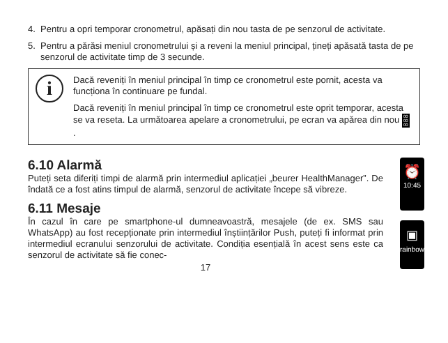4. Pentru a opri temporar cronometrul, apăsați din nou tasta de pe senzorul de activitate.
5. Pentru a părăsi meniul cronometrului și a reveni la meniul principal, țineți apăsată tasta de pe senzorul de activitate timp de 3 secunde.
i
Dacă reveniți în meniul principal în timp ce cronometrul este pornit, acesta va funcționa în continuare pe fundal.
Dacă reveniți în meniul principal în timp ce cronometrul este oprit temporar, acesta se va reseta. La următoarea apelare a cronometrului, pe ecran va apărea din nou 00
00
00.
6.10 Alarmă
Puteți seta diferiți timpi de alarmă prin intermediul aplicației „beurer HealthManager”. De îndată ce a fost atins timpul de alarmă, senzorul de activitate începe să vibreze.
6.11 Mesaje
În cazul în care pe smartphone-ul dumneavoastră, mesajele (de ex. SMS sau WhatsApp) au fost recepționate prin intermediul înștiințărilor Push, puteți fi informat prin intermediul ecranului senzorului de activitate. Condiția esențială în acest sens este ca senzorul de activitate să fie conec-
17
⏰
10:45
▣
rainbow